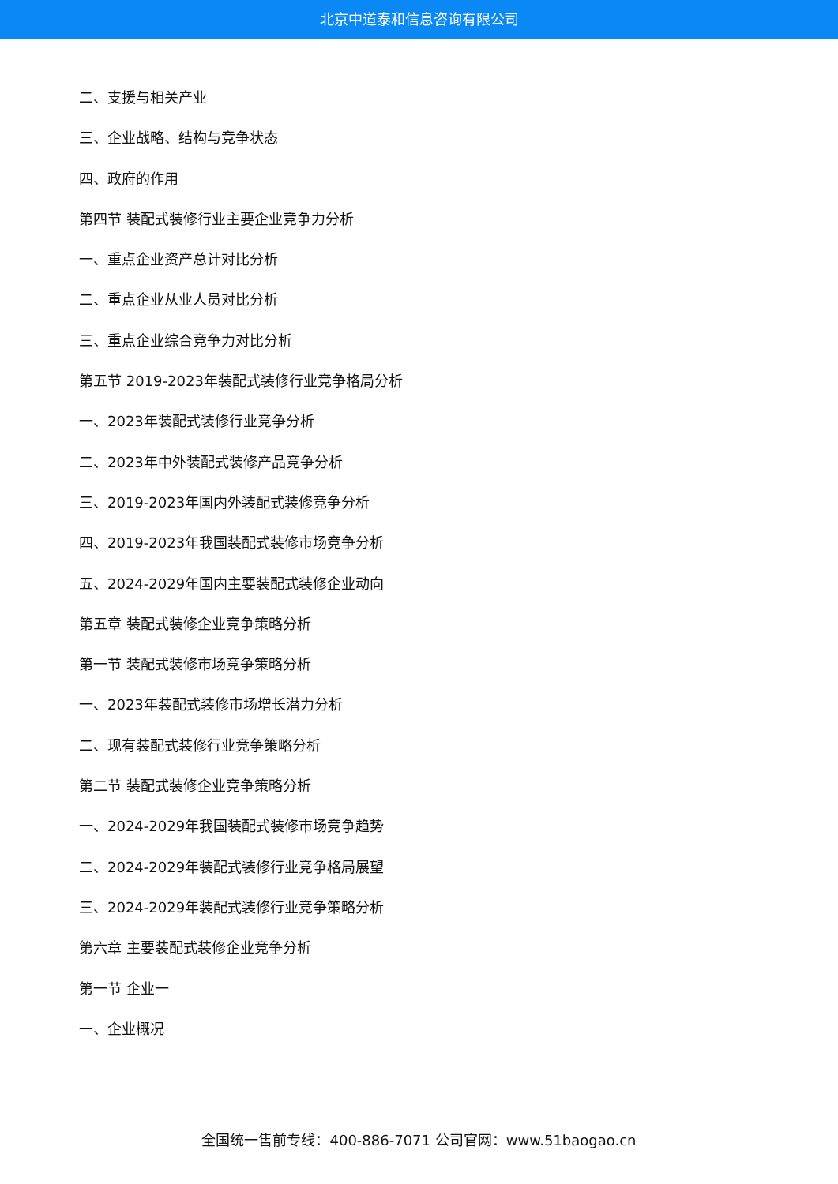北京中道泰和信息咨询有限公司
二、支援与相关产业
三、企业战略、结构与竞争状态
四、政府的作用
第四节 装配式装修行业主要企业竞争力分析
一、重点企业资产总计对比分析
二、重点企业从业人员对比分析
三、重点企业综合竞争力对比分析
第五节 2019-2023年装配式装修行业竞争格局分析
一、2023年装配式装修行业竞争分析
二、2023年中外装配式装修产品竞争分析
三、2019-2023年国内外装配式装修竞争分析
四、2019-2023年我国装配式装修市场竞争分析
五、2024-2029年国内主要装配式装修企业动向
第五章 装配式装修企业竞争策略分析
第一节 装配式装修市场竞争策略分析
一、2023年装配式装修市场增长潜力分析
二、现有装配式装修行业竞争策略分析
第二节 装配式装修企业竞争策略分析
一、2024-2029年我国装配式装修市场竞争趋势
二、2024-2029年装配式装修行业竞争格局展望
三、2024-2029年装配式装修行业竞争策略分析
第六章 主要装配式装修企业竞争分析
第一节 企业一
一、企业概况
全国统一售前专线：400-886-7071 公司官网：www.51baogao.cn